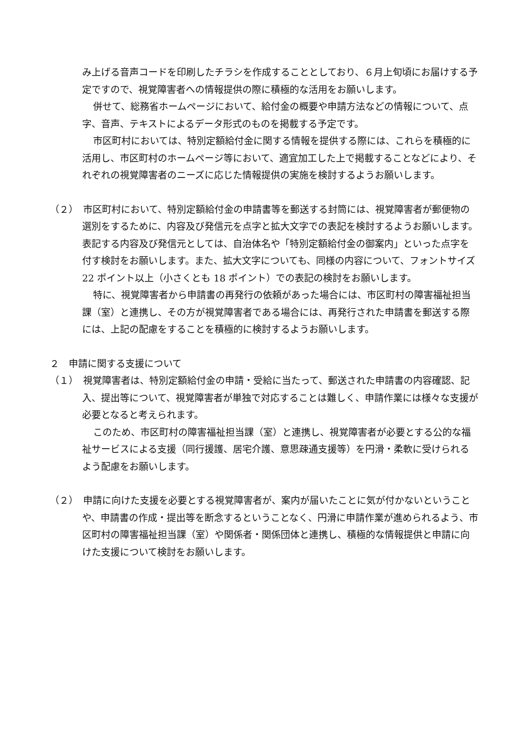み上げる音声コードを印刷したチラシを作成することとしており、６月上旬頃にお届けする予定ですので、視覚障害者への情報提供の際に積極的な活用をお願いします。
併せて、総務省ホームページにおいて、給付金の概要や申請方法などの情報について、点字、音声、テキストによるデータ形式のものを掲載する予定です。
市区町村においては、特別定額給付金に関する情報を提供する際には、これらを積極的に活用し、市区町村のホームページ等において、適宜加工した上で掲載することなどにより、それぞれの視覚障害者のニーズに応じた情報提供の実施を検討するようお願いします。
（２）　市区町村において、特別定額給付金の申請書等を郵送する封筒には、視覚障害者が郵便物の選別をするために、内容及び発信元を点字と拡大文字での表記を検討するようお願いします。表記する内容及び発信元としては、自治体名や「特別定額給付金の御案内」といった点字を付す検討をお願いします。また、拡大文字についても、同様の内容について、フォントサイズ 22 ポイント以上（小さくとも 18 ポイント）での表記の検討をお願いします。
特に、視覚障害者から申請書の再発行の依頼があった場合には、市区町村の障害福祉担当課（室）と連携し、その方が視覚障害者である場合には、再発行された申請書を郵送する際には、上記の配慮をすることを積極的に検討するようお願いします。
２　申請に関する支援について
（１）　視覚障害者は、特別定額給付金の申請・受給に当たって、郵送された申請書の内容確認、記入、提出等について、視覚障害者が単独で対応することは難しく、申請作業には様々な支援が必要となると考えられます。
このため、市区町村の障害福祉担当課（室）と連携し、視覚障害者が必要とする公的な福祉サービスによる支援（同行援護、居宅介護、意思疎通支援等）を円滑・柔軟に受けられるよう配慮をお願いします。
（２）　申請に向けた支援を必要とする視覚障害者が、案内が届いたことに気が付かないということや、申請書の作成・提出等を断念するということなく、円滑に申請作業が進められるよう、市区町村の障害福祉担当課（室）や関係者・関係団体と連携し、積極的な情報提供と申請に向けた支援について検討をお願いします。